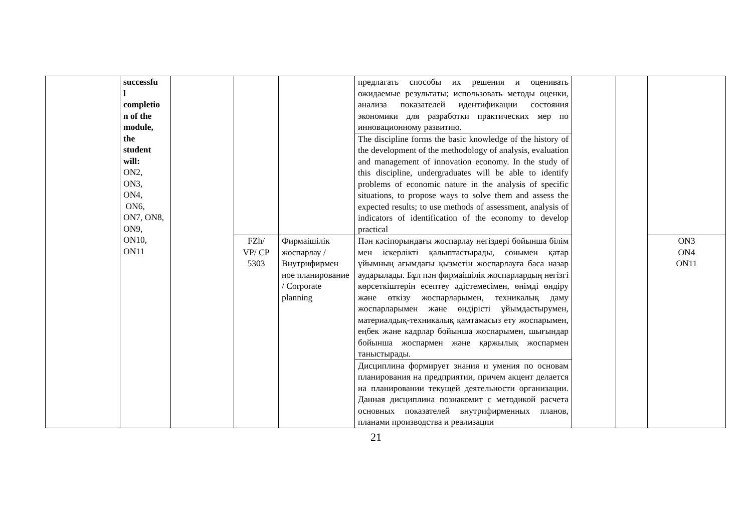| | successfu l completio n of the module, the student will: ON2, ON3, ON4, ON6, ON7, ON8, ON9, ON10, ON11 | | | | предлагать способы их решения и оценивать ожидаемые результаты; использовать методы оценки, анализа показателей идентификации состояния экономики для разработки практических мер по инновационному развитию. | | | |
| | | | | | The discipline forms the basic knowledge of the history of the development of the methodology of analysis, evaluation and management of innovation economy. In the study of this discipline, undergraduates will be able to identify problems of economic nature in the analysis of specific situations, to propose ways to solve them and assess the expected results; to use methods of assessment, analysis of indicators of identification of the economy to develop practical | | | |
| | | | FZh/ VP/ CP 5303 | Фирмаішілік жоспарлау / Внутрифирмен ное планирование / Corporate planning | Пән кәсіпорындағы жоспарлау негіздері бойынша білім мен іскерлікті қалыптастырады, сонымен қатар ұйымның ағымдағы қызметін жоспарлауға баса назар аударылады. Бұл пән фирмаішілік жоспарлардың негізгі көрсеткіштерін есептеу әдістемесімен, өнімді өндіру және өткізу жоспарларымен, техникалық даму жоспарларымен және өндірісті ұйымдастырумен, материалдық-техникалық қамтамасыз ету жоспарымен, еңбек және кадрлар бойынша жоспарымен, шығындар бойынша жоспармен және қаржылық жоспармен таныстырады. | | | ON3 ON4 ON11 |
| | | | | | Дисциплина формирует знания и умения по основам планирования на предприятии, причем акцент делается на планировании текущей деятельности организации. Данная дисциплина познакомит с методикой расчета основных показателей внутрифирменных планов, планами производства и реализации | | | |
21